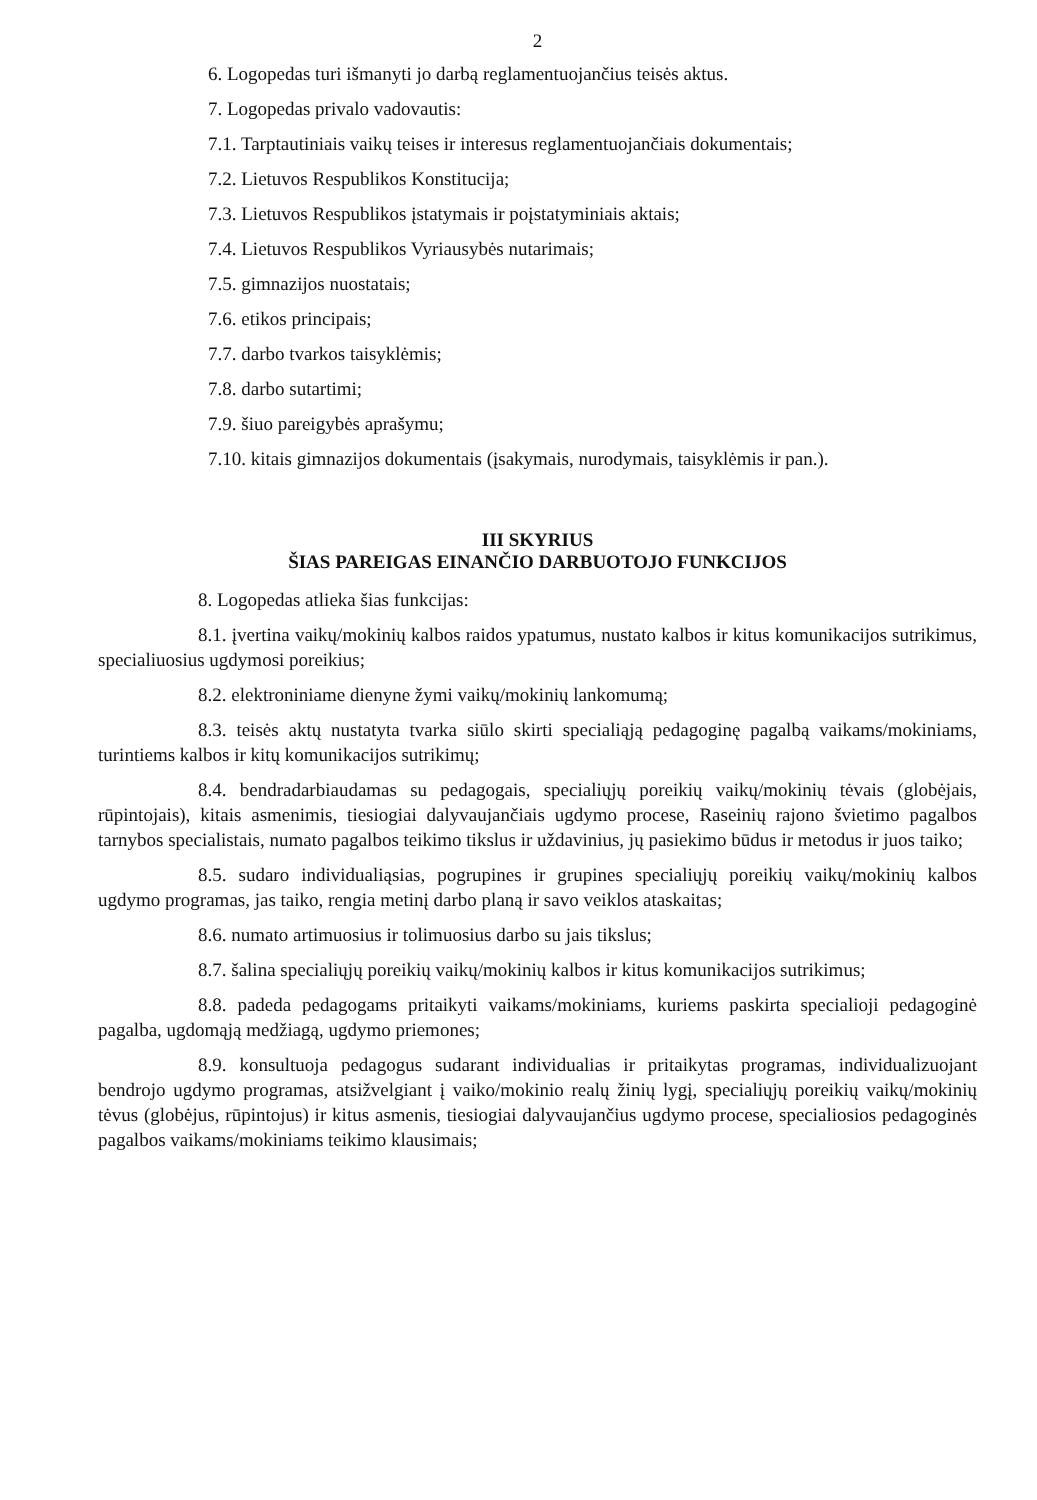2
6. Logopedas turi išmanyti jo darbą reglamentuojančius teisės aktus.
7. Logopedas privalo vadovautis:
7.1. Tarptautiniais vaikų teises ir interesus reglamentuojančiais dokumentais;
7.2. Lietuvos Respublikos Konstitucija;
7.3. Lietuvos Respublikos įstatymais ir poįstatyminiais aktais;
7.4. Lietuvos Respublikos Vyriausybės nutarimais;
7.5. gimnazijos nuostatais;
7.6. etikos principais;
7.7. darbo tvarkos taisyklėmis;
7.8. darbo sutartimi;
7.9. šiuo pareigybės aprašymu;
7.10. kitais gimnazijos dokumentais (įsakymais, nurodymais, taisyklėmis ir pan.).
III SKYRIUS
ŠIAS PAREIGAS EINANČIO DARBUOTOJO FUNKCIJOS
8. Logopedas atlieka šias funkcijas:
8.1. įvertina vaikų/mokinių kalbos raidos ypatumus, nustato kalbos ir kitus komunikacijos sutrikimus, specialiuosius ugdymosi poreikius;
8.2. elektroniniame dienyne žymi vaikų/mokinių lankomumą;
8.3. teisės aktų nustatyta tvarka siūlo skirti specialiąją pedagoginę pagalbą vaikams/mokiniams, turintiems kalbos ir kitų komunikacijos sutrikimų;
8.4. bendradarbiaudamas su pedagogais, specialiųjų poreikių vaikų/mokinių tėvais (globėjais, rūpintojais), kitais asmenimis, tiesiogiai dalyvaujančiais ugdymo procese, Raseinių rajono švietimo pagalbos tarnybos specialistais, numato pagalbos teikimo tikslus ir uždavinius, jų pasiekimo būdus ir metodus ir juos taiko;
8.5. sudaro individualiąsias, pogrupines ir grupines specialiųjų poreikių vaikų/mokinių kalbos ugdymo programas, jas taiko, rengia metinį darbo planą ir savo veiklos ataskaitas;
8.6. numato artimuosius ir tolimuosius darbo su jais tikslus;
8.7. šalina specialiųjų poreikių vaikų/mokinių kalbos ir kitus komunikacijos sutrikimus;
8.8. padeda pedagogams pritaikyti vaikams/mokiniams, kuriems paskirta specialioji pedagoginė pagalba, ugdomąją medžiagą, ugdymo priemones;
8.9. konsultuoja pedagogus sudarant individualias ir pritaikytas programas, individualizuojant bendrojo ugdymo programas, atsižvelgiant į vaiko/mokinio realų žinių lygį, specialiųjų poreikių vaikų/mokinių tėvus (globėjus, rūpintojus) ir kitus asmenis, tiesiogiai dalyvaujančius ugdymo procese, specialiosios pedagoginės pagalbos vaikams/mokiniams teikimo klausimais;